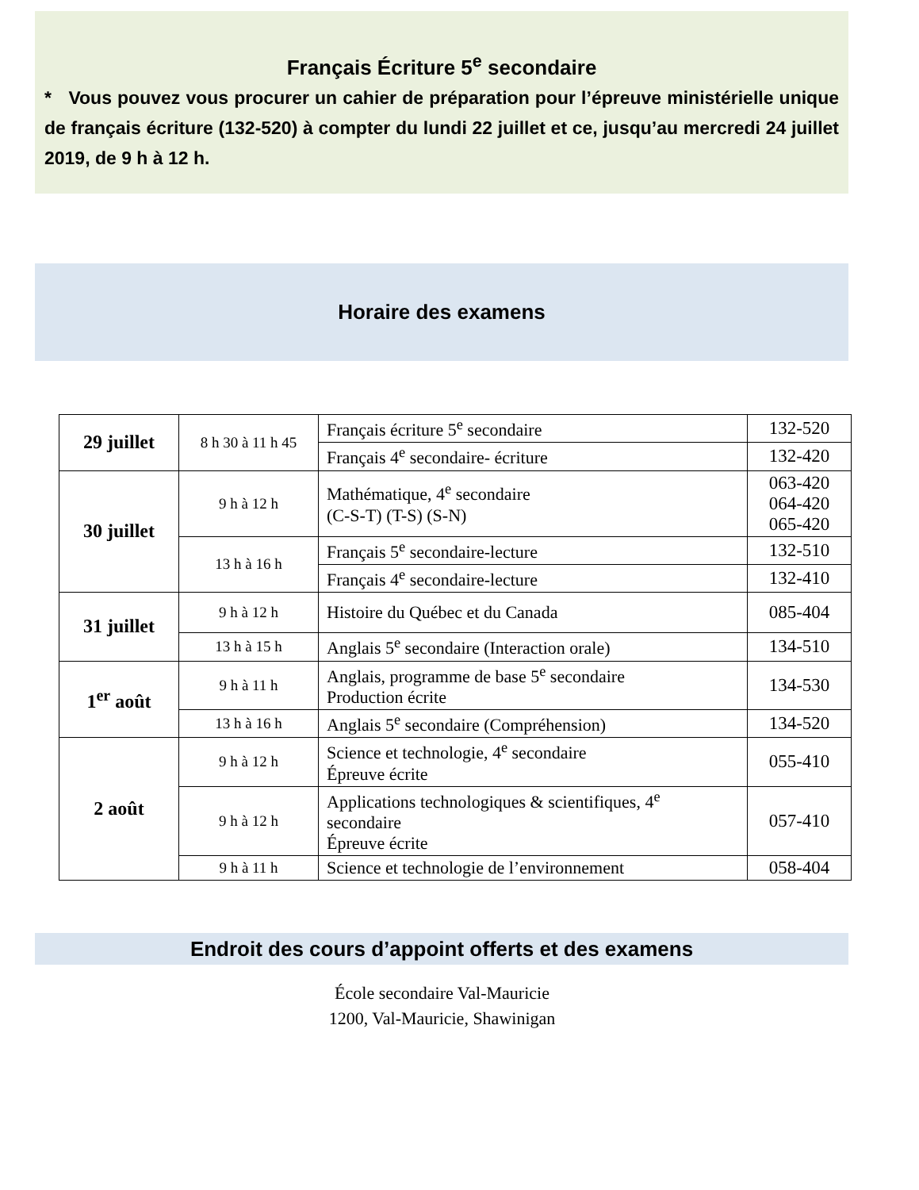Français Écriture 5<sup>e</sup> secondaire
* Vous pouvez vous procurer un cahier de préparation pour l’épreuve ministérielle unique de français écriture (132-520) à compter du lundi 22 juillet et ce, jusqu’au mercredi 24 juillet 2019, de 9 h à 12 h.
Horaire des examens
| 29 juillet | 8 h 30 à 11 h 45 | Français écriture 5<sup>e</sup> secondaire | 132-520 |
| | | Français 4<sup>e</sup> secondaire- écriture | 132-420 |
| 30 juillet | 9 h à 12 h | Mathématique, 4<sup>e</sup> secondaire (C-S-T) (T-S) (S-N) | 063-420 064-420 065-420 |
| | 13 h à 16 h | Français 5<sup>e</sup> secondaire-lecture | 132-510 |
| | | Français 4<sup>e</sup> secondaire-lecture | 132-410 |
| 31 juillet | 9 h à 12 h | Histoire du Québec et du Canada | 085-404 |
| | 13 h à 15 h | Anglais 5<sup>e</sup> secondaire (Interaction orale) | 134-510 |
| 1<sup>er</sup> août | 9 h à 11 h | Anglais, programme de base 5<sup>e</sup> secondaire Production écrite | 134-530 |
| | 13 h à 16 h | Anglais 5<sup>e</sup> secondaire (Compréhension) | 134-520 |
| 2 août | 9 h à 12 h | Science et technologie, 4<sup>e</sup> secondaire Épreuve écrite | 055-410 |
| | 9 h à 12 h | Applications technologiques & scientifiques, 4<sup>e</sup> secondaire Épreuve écrite | 057-410 |
| | 9 h à 11 h | Science et technologie de l’environnement | 058-404 |
Endroit des cours d’appoint offerts et des examens
École secondaire Val-Mauricie
1200, Val-Mauricie, Shawinigan